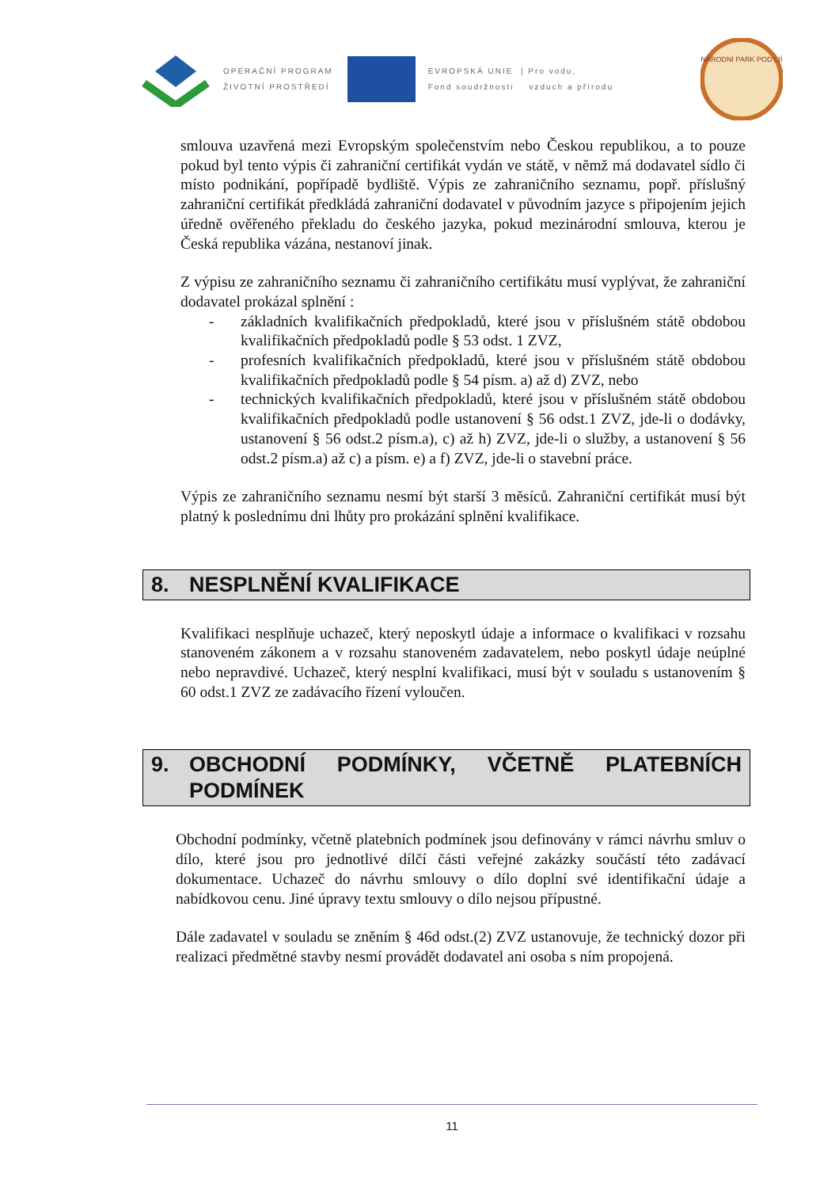OPERAČNÍ PROGRAM
ŽIVOTNÍ PROSTŘEDÍ
EVROPSKÁ UNIE | Pro vodu,
Fond soudržnosti vzduch a přírodu
NÁRODNÍ PARK PODYJÍ
smlouva uzavřená mezi Evropským společenstvím nebo Českou republikou, a to pouze pokud byl tento výpis či zahraniční certifikát vydán ve státě, v němž má dodavatel sídlo či místo podnikání, popřípadě bydliště. Výpis ze zahraničního seznamu, popř. příslušný zahraniční certifikát předkládá zahraniční dodavatel v původním jazyce s připojením jejich úředně ověřeného překladu do českého jazyka, pokud mezinárodní smlouva, kterou je Česká republika vázána, nestanoví jinak.
Z výpisu ze zahraničního seznamu či zahraničního certifikátu musí vyplývat, že zahraniční dodavatel prokázal splnění :
- základních kvalifikačních předpokladů, které jsou v příslušném státě obdobou kvalifikačních předpokladů podle § 53 odst. 1 ZVZ,
- profesních kvalifikačních předpokladů, které jsou v příslušném státě obdobou kvalifikačních předpokladů podle § 54 písm. a) až d) ZVZ, nebo
- technických kvalifikačních předpokladů, které jsou v příslušném státě obdobou kvalifikačních předpokladů podle ustanovení § 56 odst.1 ZVZ, jde-li o dodávky, ustanovení § 56 odst.2 písm.a), c) až h) ZVZ, jde-li o služby, a ustanovení § 56 odst.2 písm.a) až c) a písm. e) a f) ZVZ, jde-li o stavební práce.
Výpis ze zahraničního seznamu nesmí být starší 3 měsíců. Zahraniční certifikát musí být platný k poslednímu dni lhůty pro prokázání splnění kvalifikace.
8. NESPLNĚNÍ KVALIFIKACE
Kvalifikaci nesplňuje uchazeč, který neposkytl údaje a informace o kvalifikaci v rozsahu stanoveném zákonem a v rozsahu stanoveném zadavatelem, nebo poskytl údaje neúplné nebo nepravdivé. Uchazeč, který nesplní kvalifikaci, musí být v souladu s ustanovením § 60 odst.1 ZVZ ze zadávacího řízení vyloučen.
9. OBCHODNÍ PODMÍNKY, VČETNĚ PLATEBNÍCH PODMÍNEK
Obchodní podmínky, včetně platebních podmínek jsou definovány v rámci návrhu smluv o dílo, které jsou pro jednotlivé dílčí části veřejné zakázky součástí této zadávací dokumentace. Uchazeč do návrhu smlouvy o dílo doplní své identifikační údaje a nabídkovou cenu. Jiné úpravy textu smlouvy o dílo nejsou přípustné.
Dále zadavatel v souladu se zněním § 46d odst.(2) ZVZ ustanovuje, že technický dozor při realizaci předmětné stavby nesmí provádět dodavatel ani osoba s ním propojená.
11